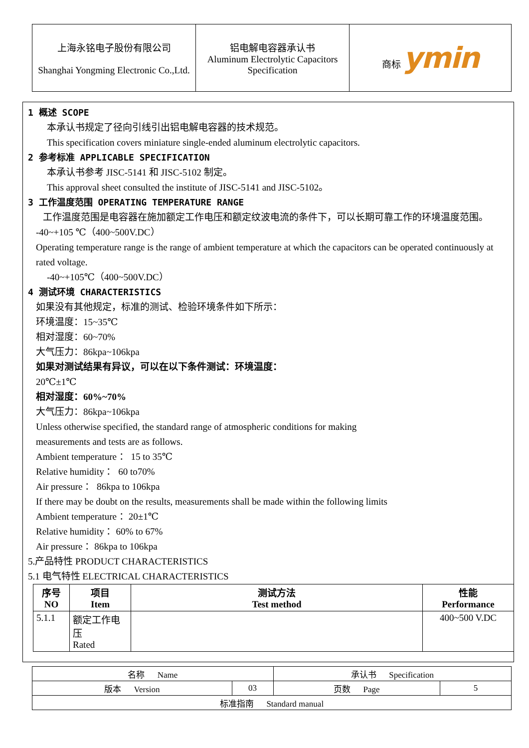| 上海永铭电子股份有限公司 Shanghai Yongming Electronic Co.,Ltd. | 铝电解电容器承认书 Aluminum Electrolytic Capacitors Specification | 商标 ymin |
1 概述 SCOPE
本承认书规定了径向引线引出铝电解电容器的技术规范。
This specification covers miniature single-ended aluminum electrolytic capacitors.
2 参考标准 APPLICABLE SPECIFICATION
本承认书参考 JISC-5141 和 JISC-5102 制定。
This approval sheet consulted the institute of JISC-5141 and JISC-5102。
3 工作温度范围 OPERATING TEMPERATURE RANGE
工作温度范围是电容器在施加额定工作电压和额定纹波电流的条件下，可以长期可靠工作的环境温度范围。
-40~+105 ℃（400~500V.DC）
Operating temperature range is the range of ambient temperature at which the capacitors can be operated continuously at rated voltage.
-40~+105℃（400~500V.DC）
4 测试环境 CHARACTERISTICS
如果没有其他规定，标准的测试、检验环境条件如下所示：
环境温度：15~35℃
相对湿度：60~70%
大气压力：86kpa~106kpa
如果对测试结果有异议，可以在以下条件测试：环境温度：
20℃±1℃
相对湿度：60%~70%
大气压力：86kpa~106kpa
Unless otherwise specified, the standard range of atmospheric conditions for making
measurements and tests are as follows.
Ambient temperature ： 15 to 35℃
Relative humidity ： 60 to70%
Air pressure ： 86kpa to 106kpa
If there may be doubt on the results, measurements shall be made within the following limits
Ambient temperature ：20±1℃
Relative humidity ：60% to 67%
Air pressure ：86kpa to 106kpa
5.产品特性 PRODUCT CHARACTERISTICS
5.1 电气特性 ELECTRICAL CHARACTERISTICS
| 序号 NO | 项目 Item | 测试方法 Test method | 性能 Performance |
| --- | --- | --- | --- |
| 5.1.1 | 额定工作电压 Rated | | 400~500 V.DC |
| 名称 Name | | 承认书 Specification | |
| 版本 Version | 03 | 页数 Page | 5 |
| 标准指南 Standard manual | | | |